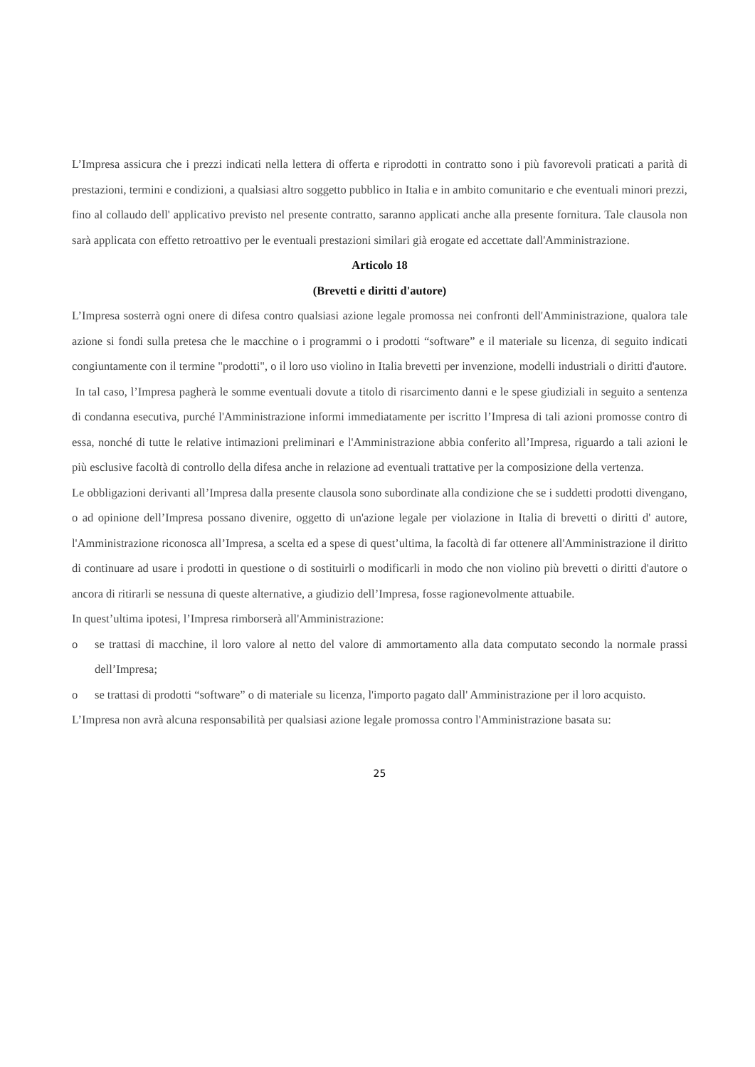L’Impresa assicura che i prezzi indicati nella lettera di offerta e riprodotti in contratto sono i più favorevoli praticati a parità di prestazioni, termini e condizioni, a qualsiasi altro soggetto pubblico in Italia e in ambito comunitario e che eventuali minori prezzi, fino al collaudo dell' applicativo previsto nel presente contratto, saranno applicati anche alla presente fornitura. Tale clausola non sarà applicata con effetto retroattivo per le eventuali prestazioni similari già erogate ed accettate dall'Amministrazione.
Articolo 18
(Brevetti e diritti d'autore)
L’Impresa sosterrà ogni onere di difesa contro qualsiasi azione legale promossa nei confronti dell'Amministrazione, qualora tale azione si fondi sulla pretesa che le macchine o i programmi o i prodotti “software” e il materiale su licenza, di seguito indicati congiuntamente con il termine "prodotti", o il loro uso violino in Italia brevetti per invenzione, modelli industriali o diritti d'autore.
In tal caso, l’Impresa pagherà le somme eventuali dovute a titolo di risarcimento danni e le spese giudiziali in seguito a sentenza di condanna esecutiva, purché l'Amministrazione informi immediatamente per iscritto l’Impresa di tali azioni promosse contro di essa, nonché di tutte le relative intimazioni preliminari e l'Amministrazione abbia conferito all’Impresa, riguardo a tali azioni le più esclusive facoltà di controllo della difesa anche in relazione ad eventuali trattative per la composizione della vertenza.
Le obbligazioni derivanti all’Impresa dalla presente clausola sono subordinate alla condizione che se i suddetti prodotti divengano, o ad opinione dell’Impresa possano divenire, oggetto di un'azione legale per violazione in Italia di brevetti o diritti d' autore, l'Amministrazione riconosca all’Impresa, a scelta ed a spese di quest’ultima, la facoltà di far ottenere all'Amministrazione il diritto di continuare ad usare i prodotti in questione o di sostituirli o modificarli in modo che non violino più brevetti o diritti d'autore o ancora di ritirarli se nessuna di queste alternative, a giudizio dell’Impresa, fosse ragionevolmente attuabile.
In quest’ultima ipotesi, l’Impresa rimborserà all'Amministrazione:
o se trattasi di macchine, il loro valore al netto del valore di ammortamento alla data computato secondo la normale prassi dell’Impresa;
o se trattasi di prodotti “software” o di materiale su licenza, l'importo pagato dall' Amministrazione per il loro acquisto.
L’Impresa non avrà alcuna responsabilità per qualsiasi azione legale promossa contro l'Amministrazione basata su:
25